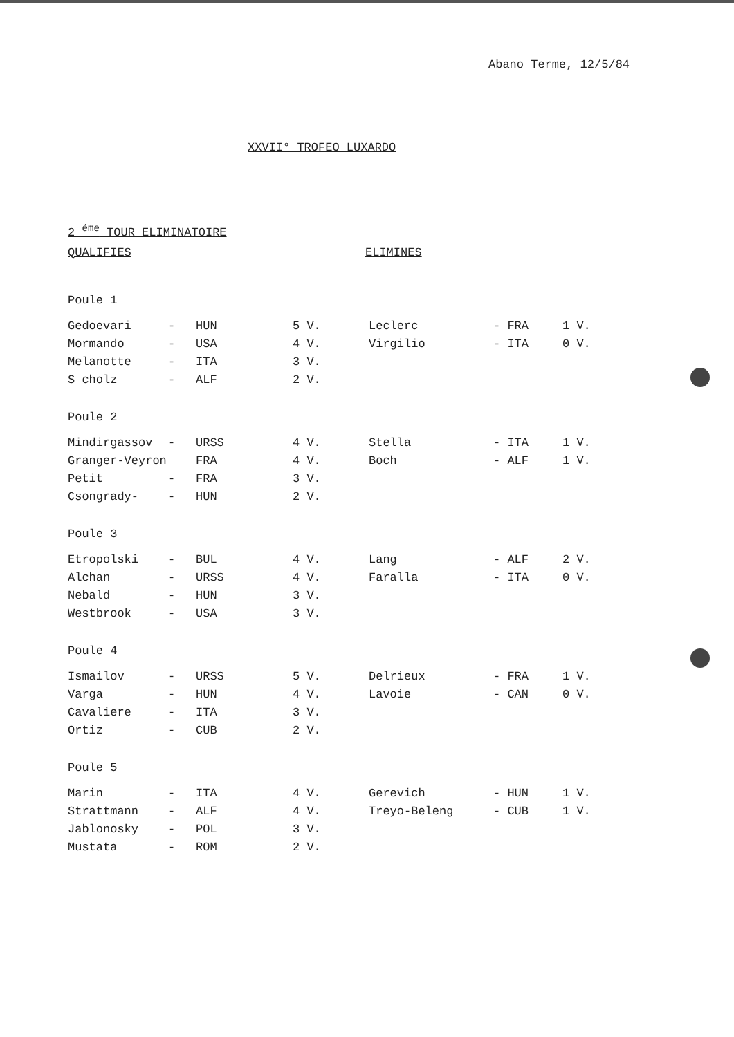Abano Terme, 12/5/84
XXVII° TROFEO LUXARDO
2 <sup>éme</sup> TOUR ELIMINATOIRE
QUALIFIES ELIMINES
Poule 1
| Gedoevari | - | HUN | 5 V. | Leclerc | - FRA | 1 V. |
| Mormando | - | USA | 4 V. | Virgilio | - ITA | 0 V. |
| Melanotte | - | ITA | 3 V. | | | |
| S cholz | - | ALF | 2 V. | | | |
Poule 2
| Mindirgassov | - | URSS | 4 V. | Stella | - ITA | 1 V. |
| Granger-Veyron | | FRA | 4 V. | Boch | - ALF | 1 V. |
| Petit | - | FRA | 3 V. | | | |
| Csongrady- | - | HUN | 2 V. | | | |
Poule 3
| Etropolski | - | BUL | 4 V. | Lang | - ALF | 2 V. |
| Alchan | - | URSS | 4 V. | Faralla | - ITA | 0 V. |
| Nebald | - | HUN | 3 V. | | | |
| Westbrook | - | USA | 3 V. | | | |
Poule 4
| Ismailov | - | URSS | 5 V. | Delrieux | - FRA | 1 V. |
| Varga | - | HUN | 4 V. | Lavoie | - CAN | 0 V. |
| Cavaliere | - | ITA | 3 V. | | | |
| Ortiz | - | CUB | 2 V. | | | |
Poule 5
| Marin | - | ITA | 4 V. | Gerevich | - HUN | 1 V. |
| Strattmann | - | ALF | 4 V. | Treyo-Beleng | - CUB | 1 V. |
| Jablonosky | - | POL | 3 V. | | | |
| Mustata | - | ROM | 2 V. | | | |